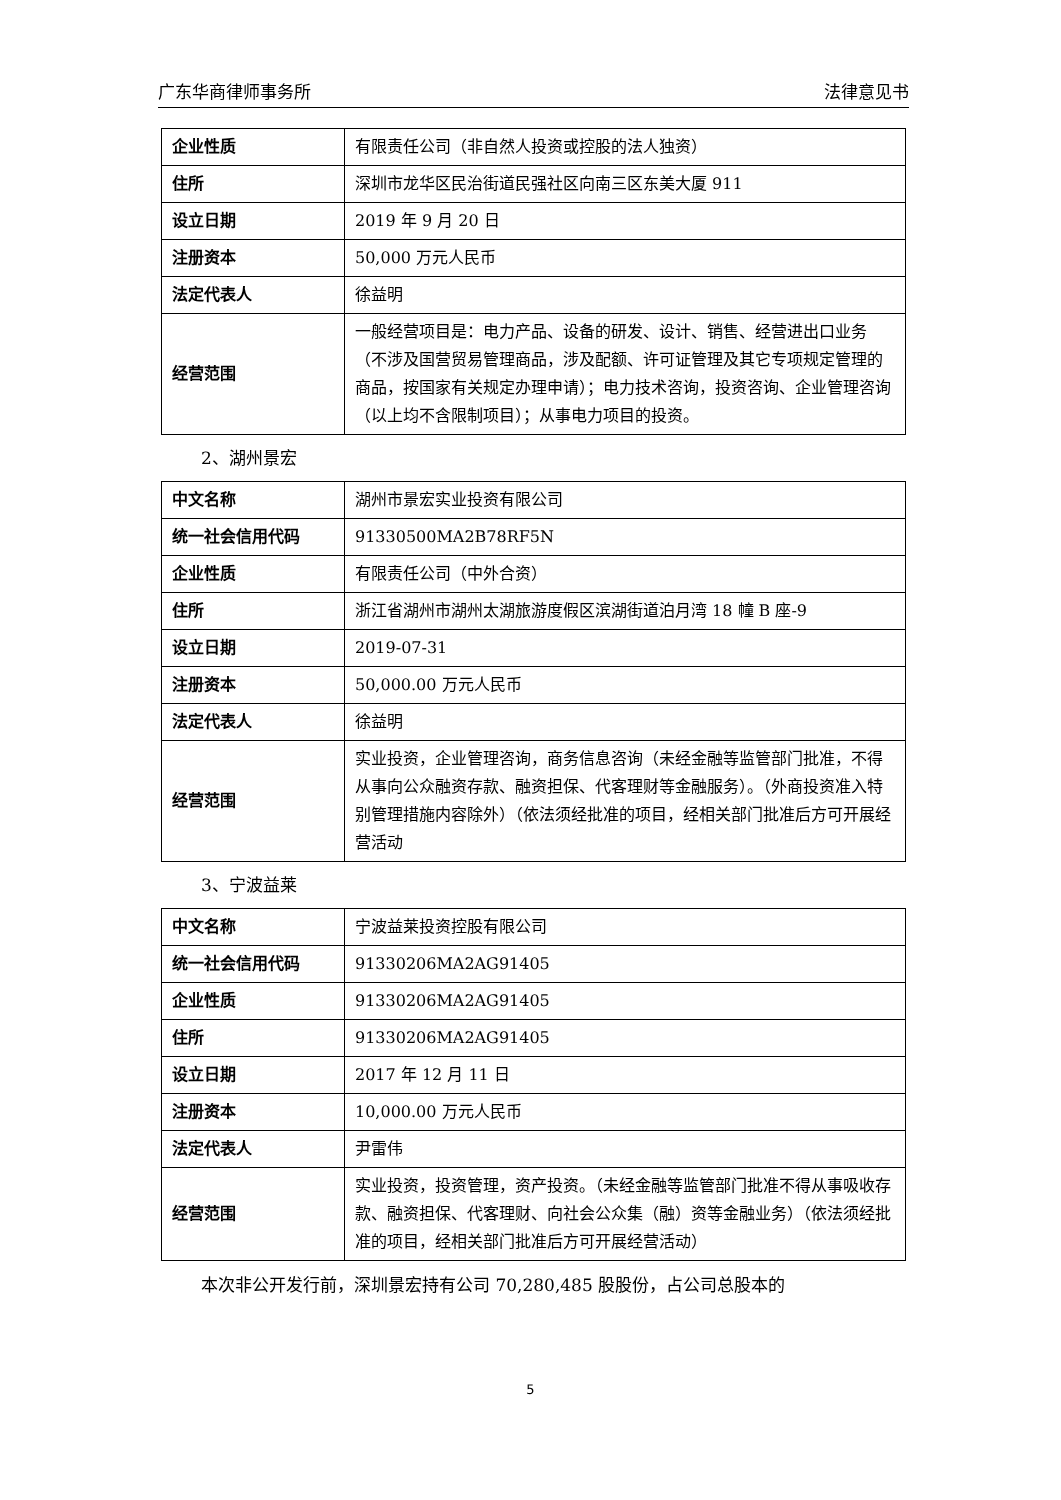广东华商律师事务所 法律意见书
| 企业性质 | 有限责任公司（非自然人投资或控股的法人独资） |
| 住所 | 深圳市龙华区民治街道民强社区向南三区东美大厦 911 |
| 设立日期 | 2019 年 9 月 20 日 |
| 注册资本 | 50,000 万元人民币 |
| 法定代表人 | 徐益明 |
| 经营范围 | 一般经营项目是：电力产品、设备的研发、设计、销售、经营进出口业务（不涉及国营贸易管理商品，涉及配额、许可证管理及其它专项规定管理的商品，按国家有关规定办理申请）；电力技术咨询，投资咨询、企业管理咨询（以上均不含限制项目）；从事电力项目的投资。 |
2、湖州景宏
| 中文名称 | 湖州市景宏实业投资有限公司 |
| 统一社会信用代码 | 91330500MA2B78RF5N |
| 企业性质 | 有限责任公司（中外合资） |
| 住所 | 浙江省湖州市湖州太湖旅游度假区滨湖街道泊月湾 18 幢 B 座-9 |
| 设立日期 | 2019-07-31 |
| 注册资本 | 50,000.00 万元人民币 |
| 法定代表人 | 徐益明 |
| 经营范围 | 实业投资，企业管理咨询，商务信息咨询（未经金融等监管部门批准，不得从事向公众融资存款、融资担保、代客理财等金融服务）。（外商投资准入特别管理措施内容除外）（依法须经批准的项目，经相关部门批准后方可开展经营活动 |
3、宁波益莱
| 中文名称 | 宁波益莱投资控股有限公司 |
| 统一社会信用代码 | 91330206MA2AG91405 |
| 企业性质 | 91330206MA2AG91405 |
| 住所 | 91330206MA2AG91405 |
| 设立日期 | 2017 年 12 月 11 日 |
| 注册资本 | 10,000.00 万元人民币 |
| 法定代表人 | 尹雷伟 |
| 经营范围 | 实业投资，投资管理，资产投资。（未经金融等监管部门批准不得从事吸收存款、融资担保、代客理财、向社会公众集（融）资等金融业务）（依法须经批准的项目，经相关部门批准后方可开展经营活动） |
本次非公开发行前，深圳景宏持有公司 70,280,485 股股份，占公司总股本的
5